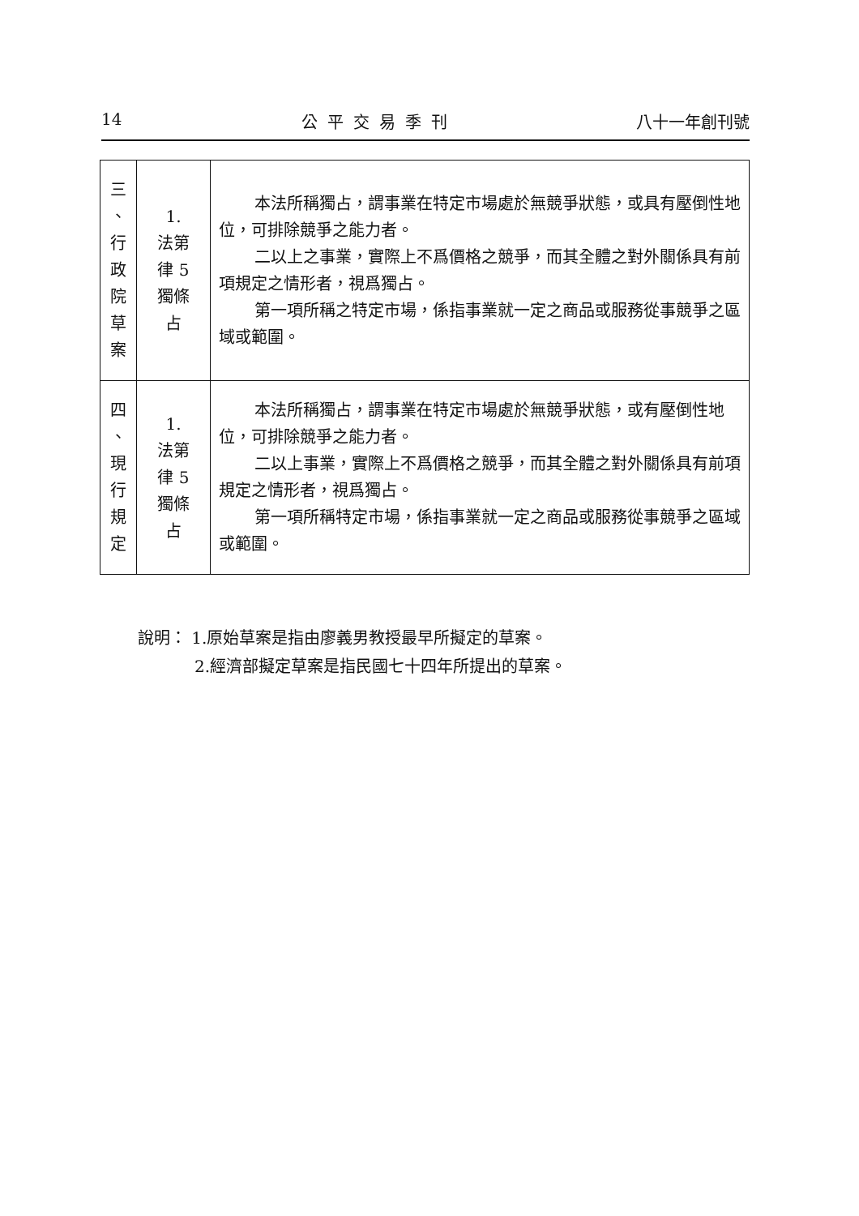14 公平交易季刊 八十一年創刊號
| 三 、 行 政 院 草 案 | 1. 法第 律 5 獨條 占 | 本法所稱獨占，謂事業在特定市場處於無競爭狀態，或具有壓倒性地位，可排除競爭之能力者。 二以上之事業，實際上不爲價格之競爭，而其全體之對外關係具有前項規定之情形者，視爲獨占。 第一項所稱之特定市場，係指事業就一定之商品或服務從事競爭之區域或範圍。 |
| 四 、 現 行 規 定 | 1. 法第 律 5 獨條 占 | 本法所稱獨占，謂事業在特定市場處於無競爭狀態，或有壓倒性地位，可排除競爭之能力者。 二以上事業，實際上不爲價格之競爭，而其全體之對外關係具有前項規定之情形者，視爲獨占。 第一項所稱特定市場，係指事業就一定之商品或服務從事競爭之區域或範圍。 |
說明： 1.原始草案是指由廖義男教授最早所擬定的草案。
2.經濟部擬定草案是指民國七十四年所提出的草案。